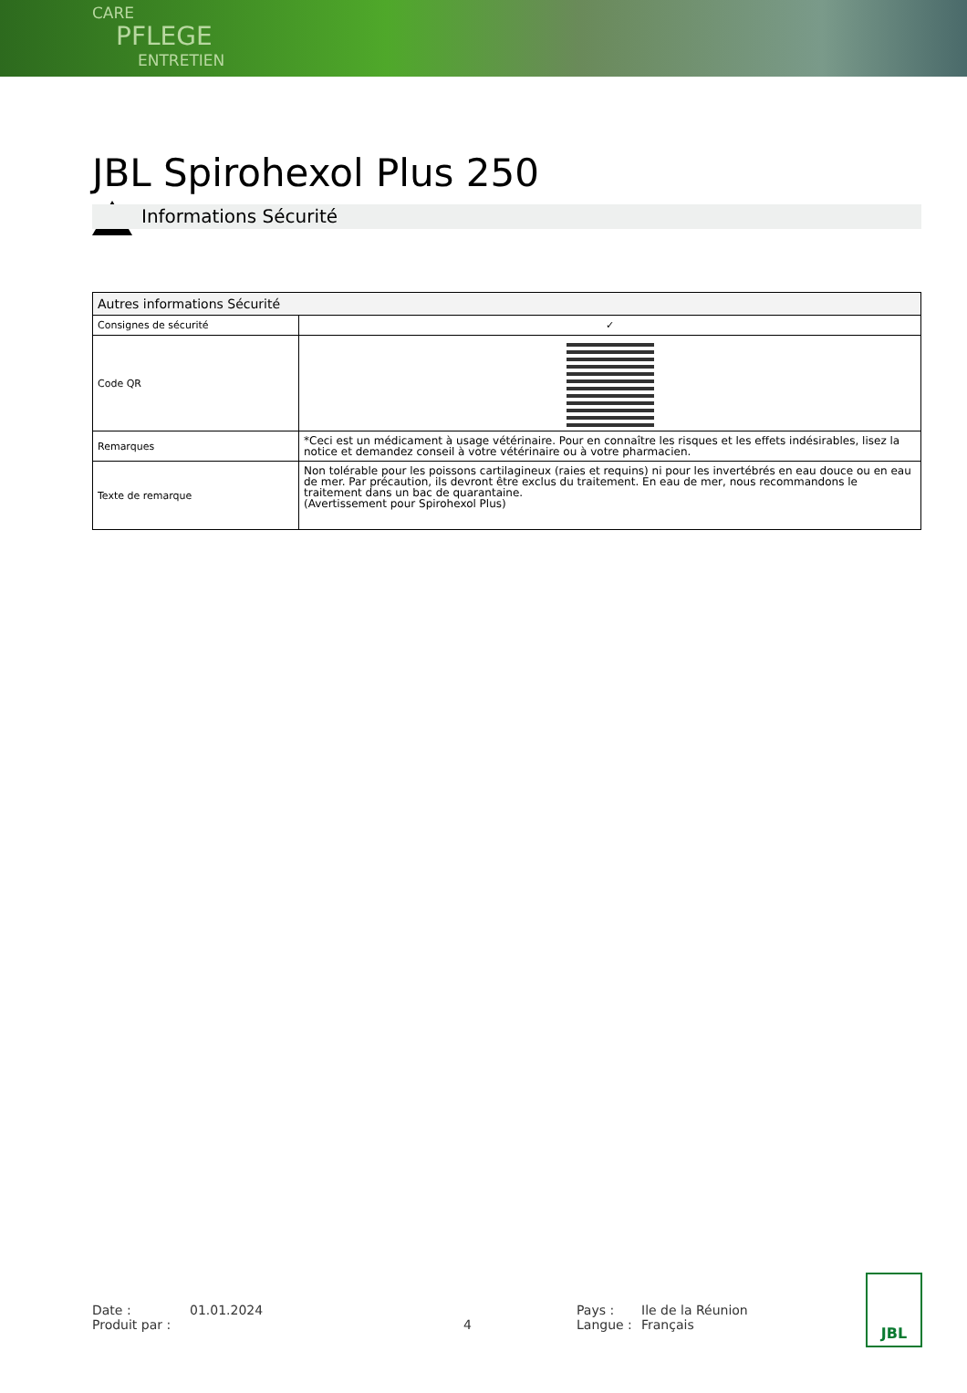CARE
PFLEGE
ENTRETIEN
JBL Spirohexol Plus 250
Informations Sécurité
| Autres informations Sécurité | |
| --- | --- |
| Consignes de sécurité | ✓ |
| Code QR | |
| Remarques | *Ceci est un médicament à usage vétérinaire. Pour en connaître les risques et les effets indésirables, lisez la notice et demandez conseil à votre vétérinaire ou à votre pharmacien. |
| Texte de remarque | Non tolérable pour les poissons cartilagineux (raies et requins) ni pour les invertébrés en eau douce ou en eau de mer. Par précaution, ils devront être exclus du traitement. En eau de mer, nous recommandons le traitement dans un bac de quarantaine. (Avertissement pour Spirohexol Plus) |
Date :
Produit par :
01.01.2024
4 Pays :
Langue :
Ile de la Réunion
Français
JBL